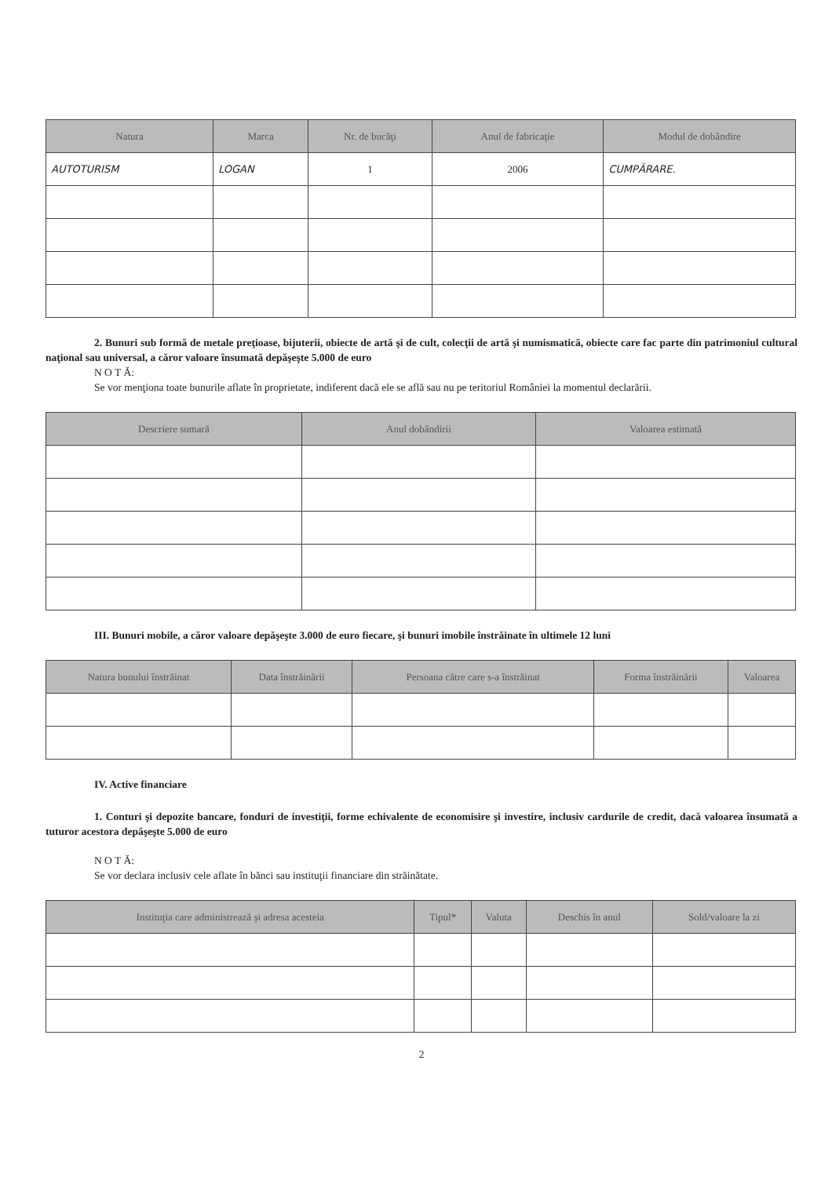| Natura | Marca | Nr. de bucăţi | Anul de fabricaţie | Modul de dobândire |
| --- | --- | --- | --- | --- |
| AUTOTURISM | LOGAN | 1 | 2006 | CUMPĂRARE. |
2. Bunuri sub formă de metale preţioase, bijuterii, obiecte de artă şi de cult, colecţii de artă şi numismatică, obiecte care fac parte din patrimoniul cultural naţional sau universal, a căror valoare însumată depăşeşte 5.000 de euro
N O T Ă:
Se vor menţiona toate bunurile aflate în proprietate, indiferent dacă ele se află sau nu pe teritoriul României la momentul declarării.
| Descriere sumară | Anul dobândirii | Valoarea estimată |
| --- | --- | --- |
III. Bunuri mobile, a căror valoare depăşeşte 3.000 de euro fiecare, şi bunuri imobile înstrăinate în ultimele 12 luni
| Natura bunului înstrăinat | Data înstrăinării | Persoana către care s-a înstrăinat | Forma înstrăinării | Valoarea |
| --- | --- | --- | --- | --- |
IV. Active financiare
1. Conturi şi depozite bancare, fonduri de investiţii, forme echivalente de economisire şi investire, inclusiv cardurile de credit, dacă valoarea însumată a tuturor acestora depăşeşte 5.000 de euro
N O T Ă:
Se vor declara inclusiv cele aflate în bănci sau instituţii financiare din străinătate.
| Instituţia care administrează şi adresa acesteia | Tipul* | Valuta | Deschis în anul | Sold/valoare la zi |
| --- | --- | --- | --- | --- |
2